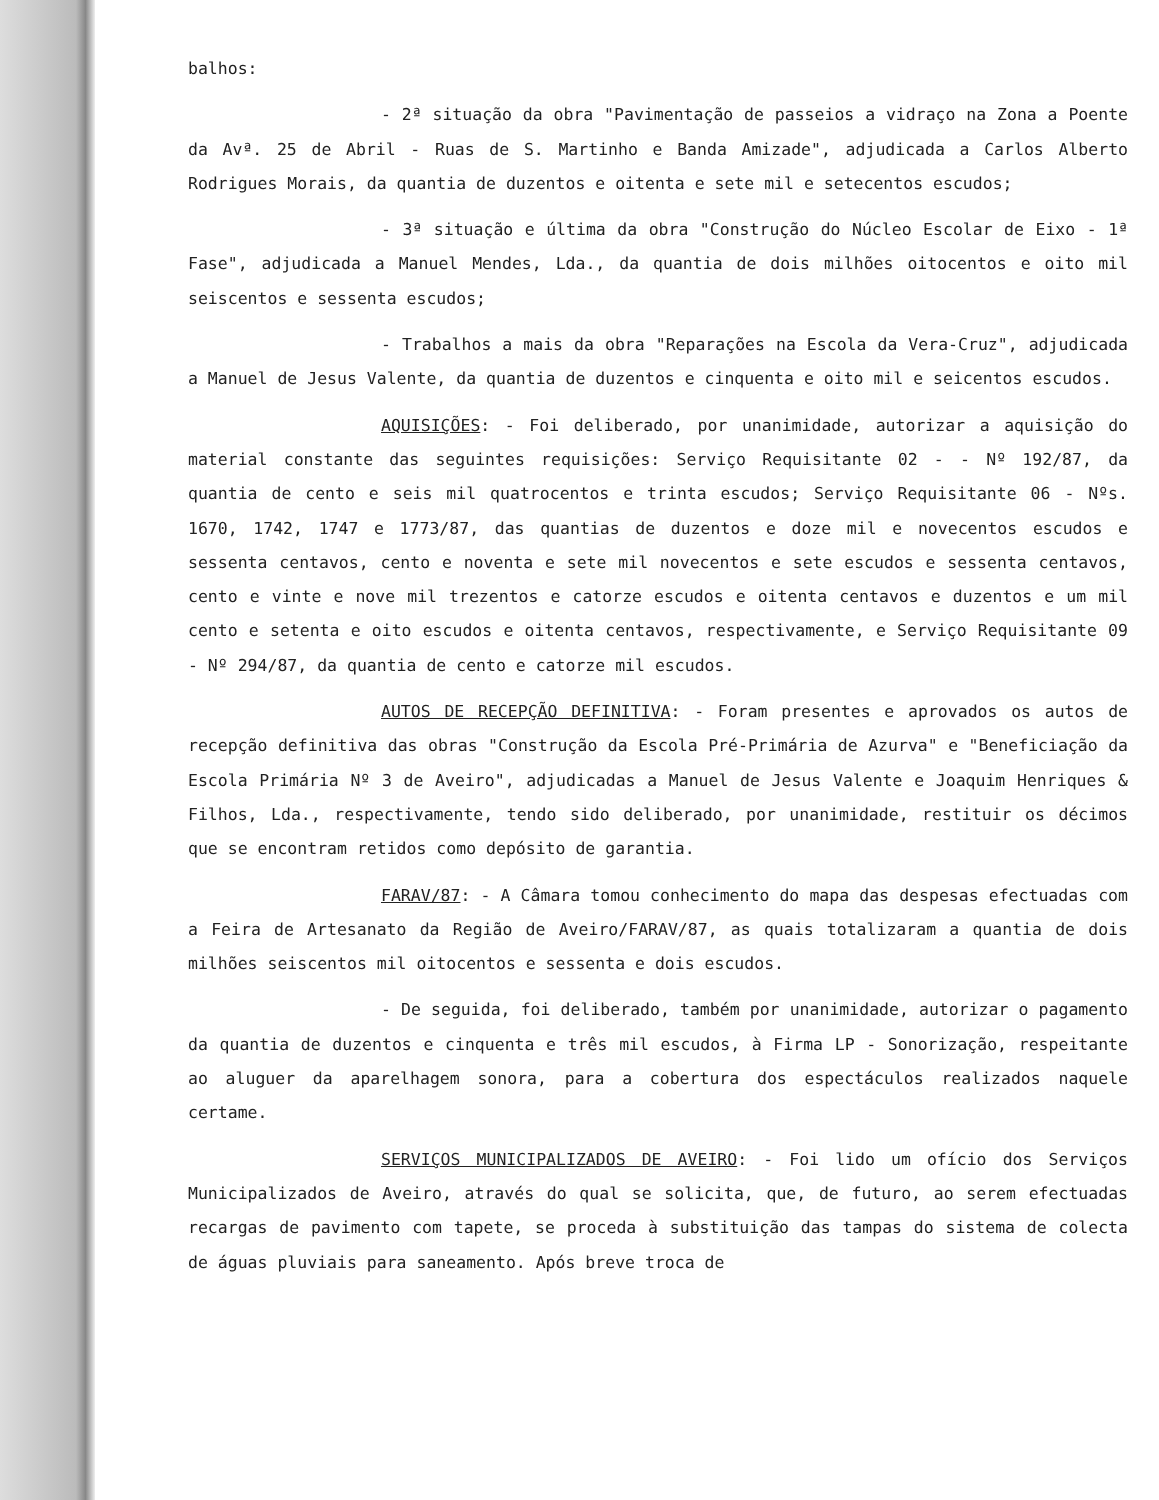balhos:
- 2ª situação da obra "Pavimentação de passeios a vidraço na Zona a Poente da Avª. 25 de Abril - Ruas de S. Martinho e Banda Amizade", adjudicada a Carlos Alberto Rodrigues Morais, da quantia de duzentos e oitenta e sete mil e setecentos escudos;
- 3ª situação e última da obra "Construção do Núcleo Escolar de Eixo - 1ª Fase", adjudicada a Manuel Mendes, Lda., da quantia de dois milhões oitocentos e oito mil seiscentos e sessenta escudos;
- Trabalhos a mais da obra "Reparações na Escola da Vera-Cruz", adjudicada a Manuel de Jesus Valente, da quantia de duzentos e cinquenta e oito mil e seicentos escudos.
AQUISIÇÕES: - Foi deliberado, por unanimidade, autorizar a aquisição do material constante das seguintes requisições: Serviço Requisitante 02 - - Nº 192/87, da quantia de cento e seis mil quatrocentos e trinta escudos; Serviço Requisitante 06 - Nºs. 1670, 1742, 1747 e 1773/87, das quantias de duzentos e doze mil e novecentos escudos e sessenta centavos, cento e noventa e sete mil novecentos e sete escudos e sessenta centavos, cento e vinte e nove mil trezentos e catorze escudos e oitenta centavos e duzentos e um mil cento e setenta e oito escudos e oitenta centavos, respectivamente, e Serviço Requisitante 09 - Nº 294/87, da quantia de cento e catorze mil escudos.
AUTOS DE RECEPÇÃO DEFINITIVA: - Foram presentes e aprovados os autos de recepção definitiva das obras "Construção da Escola Pré-Primária de Azurva" e "Beneficiação da Escola Primária Nº 3 de Aveiro", adjudicadas a Manuel de Jesus Valente e Joaquim Henriques & Filhos, Lda., respectivamente, tendo sido deliberado, por unanimidade, restituir os décimos que se encontram retidos como depósito de garantia.
FARAV/87: - A Câmara tomou conhecimento do mapa das despesas efectuadas com a Feira de Artesanato da Região de Aveiro/FARAV/87, as quais totalizaram a quantia de dois milhões seiscentos mil oitocentos e sessenta e dois escudos.
- De seguida, foi deliberado, também por unanimidade, autorizar o pagamento da quantia de duzentos e cinquenta e três mil escudos, à Firma LP - Sonorização, respeitante ao aluguer da aparelhagem sonora, para a cobertura dos espectáculos realizados naquele certame.
SERVIÇOS MUNICIPALIZADOS DE AVEIRO: - Foi lido um ofício dos Serviços Municipalizados de Aveiro, através do qual se solicita, que, de futuro, ao serem efectuadas recargas de pavimento com tapete, se proceda à substituição das tampas do sistema de colecta de águas pluviais para saneamento. Após breve troca de